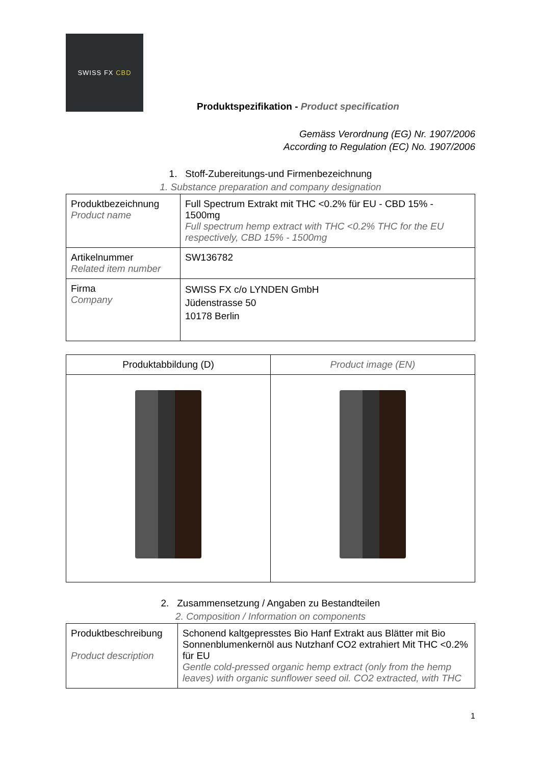SWISS FX CBD
Produktspezifikation - Product specification
Gemäss Verordnung (EG) Nr. 1907/2006
According to Regulation (EC) No. 1907/2006
1. Stoff-Zubereitungs-und Firmenbezeichnung
1. Substance preparation and company designation
| Produktbezeichnung Product name | Full Spectrum Extrakt mit THC <0.2% für EU - CBD 15% - 1500mg Full spectrum hemp extract with THC <0.2% THC for the EU respectively, CBD 15% - 1500mg |
| Artikelnummer Related item number | SW136782 |
| Firma Company | SWISS FX c/o LYNDEN GmbH Jüdenstrasse 50 10178 Berlin |
| Produktabbildung (D) | Product image (EN) |
| --- | --- |
2. Zusammensetzung / Angaben zu Bestandteilen
2. Composition / Information on components
| Produktbeschreibung Product description | Schonend kaltgepresstes Bio Hanf Extrakt aus Blätter mit Bio Sonnenblumenkernöl aus Nutzhanf CO2 extrahiert Mit THC <0.2% für EU Gentle cold-pressed organic hemp extract (only from the hemp leaves) with organic sunflower seed oil. CO2 extracted, with THC |
1